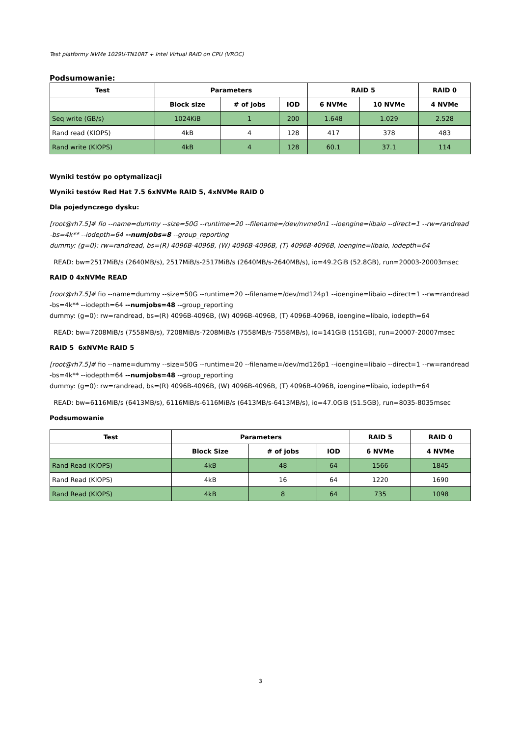Test platformy NVMe 1029U-TN10RT + Intel Virtual RAID on CPU (VROC)
Podsumowanie:
| Test | Parameters | | | RAID 5 | | RAID 0 |
| --- | --- | --- | --- | --- | --- | --- |
| | Block size | # of jobs | IOD | 6 NVMe | 10 NVMe | 4 NVMe |
| Seq write (GB/s) | 1024KiB | 1 | 200 | 1.648 | 1.029 | 2.528 |
| Rand read (KIOPS) | 4kB | 4 | 128 | 417 | 378 | 483 |
| Rand write (KIOPS) | 4kB | 4 | 128 | 60.1 | 37.1 | 114 |
Wyniki testów po optymalizacji
Wyniki testów Red Hat 7.5 6xNVMe RAID 5, 4xNVMe RAID 0
Dla pojedynczego dysku:
[root@rh7.5]# fio --name=dummy --size=50G --runtime=20 --filename=/dev/nvme0n1 --ioengine=libaio --direct=1 --rw=randread -bs=4k** --iodepth=64 --numjobs=8 --group_reporting
dummy: (g=0): rw=randread, bs=(R) 4096B-4096B, (W) 4096B-4096B, (T) 4096B-4096B, ioengine=libaio, iodepth=64
READ: bw=2517MiB/s (2640MB/s), 2517MiB/s-2517MiB/s (2640MB/s-2640MB/s), io=49.2GiB (52.8GB), run=20003-20003msec
RAID 0 4xNVMe READ
[root@rh7.5]# fio --name=dummy --size=50G --runtime=20 --filename=/dev/md124p1 --ioengine=libaio --direct=1 --rw=randread -bs=4k** --iodepth=64 --numjobs=48 --group_reporting
dummy: (g=0): rw=randread, bs=(R) 4096B-4096B, (W) 4096B-4096B, (T) 4096B-4096B, ioengine=libaio, iodepth=64
READ: bw=7208MiB/s (7558MB/s), 7208MiB/s-7208MiB/s (7558MB/s-7558MB/s), io=141GiB (151GB), run=20007-20007msec
RAID 5 6xNVMe RAID 5
[root@rh7.5]# fio --name=dummy --size=50G --runtime=20 --filename=/dev/md126p1 --ioengine=libaio --direct=1 --rw=randread -bs=4k** --iodepth=64 --numjobs=48 --group_reporting
dummy: (g=0): rw=randread, bs=(R) 4096B-4096B, (W) 4096B-4096B, (T) 4096B-4096B, ioengine=libaio, iodepth=64
READ: bw=6116MiB/s (6413MB/s), 6116MiB/s-6116MiB/s (6413MB/s-6413MB/s), io=47.0GiB (51.5GB), run=8035-8035msec
Podsumowanie
| Test | Parameters | | | RAID 5 | RAID 0 |
| --- | --- | --- | --- | --- | --- |
| | Block Size | # of jobs | IOD | 6 NVMe | 4 NVMe |
| Rand Read (KIOPS) | 4kB | 48 | 64 | 1566 | 1845 |
| Rand Read (KIOPS) | 4kB | 16 | 64 | 1220 | 1690 |
| Rand Read (KIOPS) | 4kB | 8 | 64 | 735 | 1098 |
3